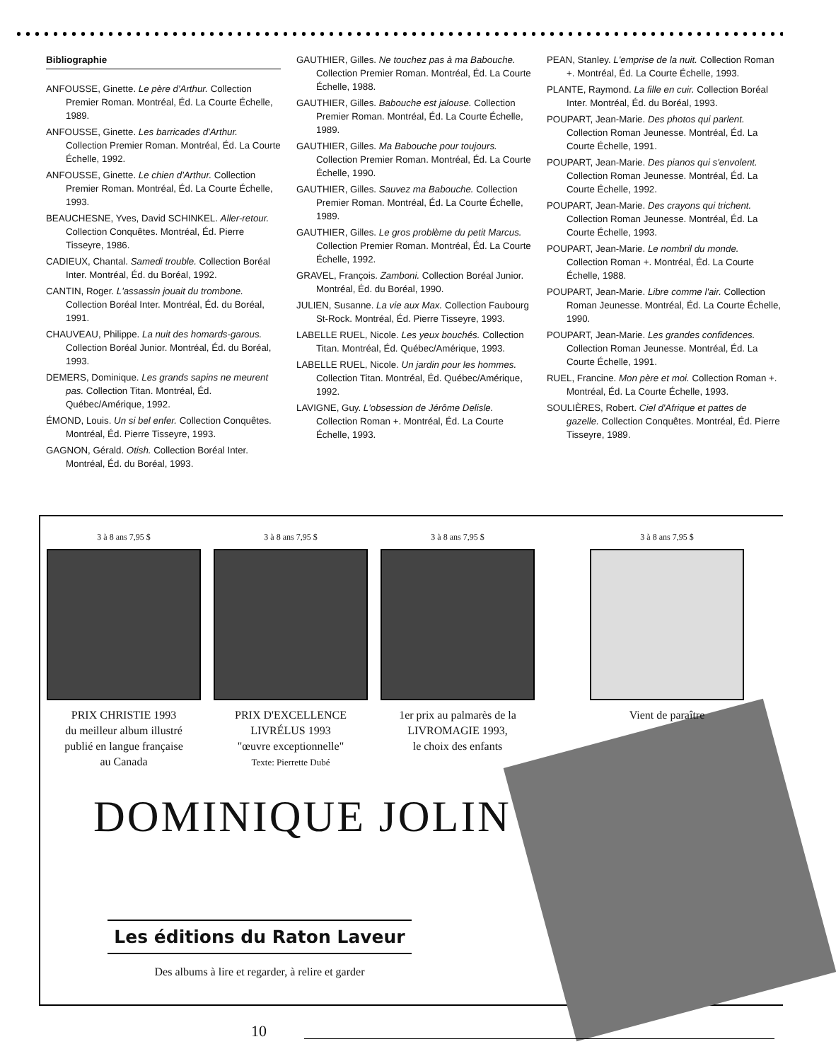Bibliographie
ANFOUSSE, Ginette. Le père d'Arthur. Collection Premier Roman. Montréal, Éd. La Courte Échelle, 1989.
ANFOUSSE, Ginette. Les barricades d'Arthur. Collection Premier Roman. Montréal, Éd. La Courte Échelle, 1992.
ANFOUSSE, Ginette. Le chien d'Arthur. Collection Premier Roman. Montréal, Éd. La Courte Échelle, 1993.
BEAUCHESNE, Yves, David SCHINKEL. Aller-retour. Collection Conquêtes. Montréal, Éd. Pierre Tisseyre, 1986.
CADIEUX, Chantal. Samedi trouble. Collection Boréal Inter. Montréal, Éd. du Boréal, 1992.
CANTIN, Roger. L'assassin jouait du trombone. Collection Boréal Inter. Montréal, Éd. du Boréal, 1991.
CHAUVEAU, Philippe. La nuit des homards-garous. Collection Boréal Junior. Montréal, Éd. du Boréal, 1993.
DEMERS, Dominique. Les grands sapins ne meurent pas. Collection Titan. Montréal, Éd. Québec/Amérique, 1992.
ÉMOND, Louis. Un si bel enfer. Collection Conquêtes. Montréal, Éd. Pierre Tisseyre, 1993.
GAGNON, Gérald. Otish. Collection Boréal Inter. Montréal, Éd. du Boréal, 1993.
GAUTHIER, Gilles. Ne touchez pas à ma Babouche. Collection Premier Roman. Montréal, Éd. La Courte Échelle, 1988.
GAUTHIER, Gilles. Babouche est jalouse. Collection Premier Roman. Montréal, Éd. La Courte Échelle, 1989.
GAUTHIER, Gilles. Ma Babouche pour toujours. Collection Premier Roman. Montréal, Éd. La Courte Échelle, 1990.
GAUTHIER, Gilles. Sauvez ma Babouche. Collection Premier Roman. Montréal, Éd. La Courte Échelle, 1989.
GAUTHIER, Gilles. Le gros problème du petit Marcus. Collection Premier Roman. Montréal, Éd. La Courte Échelle, 1992.
GRAVEL, François. Zamboni. Collection Boréal Junior. Montréal, Éd. du Boréal, 1990.
JULIEN, Susanne. La vie aux Max. Collection Faubourg St-Rock. Montréal, Éd. Pierre Tisseyre, 1993.
LABELLE RUEL, Nicole. Les yeux bouchés. Collection Titan. Montréal, Éd. Québec/Amérique, 1993.
LABELLE RUEL, Nicole. Un jardin pour les hommes. Collection Titan. Montréal, Éd. Québec/Amérique, 1992.
LAVIGNE, Guy. L'obsession de Jérôme Delisle. Collection Roman +. Montréal, Éd. La Courte Échelle, 1993.
PEAN, Stanley. L'emprise de la nuit. Collection Roman +. Montréal, Éd. La Courte Échelle, 1993.
PLANTE, Raymond. La fille en cuir. Collection Boréal Inter. Montréal, Éd. du Boréal, 1993.
POUPART, Jean-Marie. Des photos qui parlent. Collection Roman Jeunesse. Montréal, Éd. La Courte Échelle, 1991.
POUPART, Jean-Marie. Des pianos qui s'envolent. Collection Roman Jeunesse. Montréal, Éd. La Courte Échelle, 1992.
POUPART, Jean-Marie. Des crayons qui trichent. Collection Roman Jeunesse. Montréal, Éd. La Courte Échelle, 1993.
POUPART, Jean-Marie. Le nombril du monde. Collection Roman +. Montréal, Éd. La Courte Échelle, 1988.
POUPART, Jean-Marie. Libre comme l'air. Collection Roman Jeunesse. Montréal, Éd. La Courte Échelle, 1990.
POUPART, Jean-Marie. Les grandes confidences. Collection Roman Jeunesse. Montréal, Éd. La Courte Échelle, 1991.
RUEL, Francine. Mon père et moi. Collection Roman +. Montréal, Éd. La Courte Échelle, 1993.
SOULIÈRES, Robert. Ciel d'Afrique et pattes de gazelle. Collection Conquêtes. Montréal, Éd. Pierre Tisseyre, 1989.
3 à 8 ans 7,95 $
PRIX CHRISTIE 1993
du meilleur album illustré
publié en langue française
au Canada
3 à 8 ans 7,95 $
PRIX D'EXCELLENCE
LIVRÉLUS 1993
"œuvre exceptionnelle"
Texte: Pierrette Dubé
3 à 8 ans 7,95 $
1er prix au palmarès de la
LIVROMAGIE 1993,
le choix des enfants
3 à 8 ans 7,95 $
Vient de paraître
DOMINIQUE JOLIN
Les éditions du Raton Laveur
Des albums à lire et regarder, à relire et garder
10